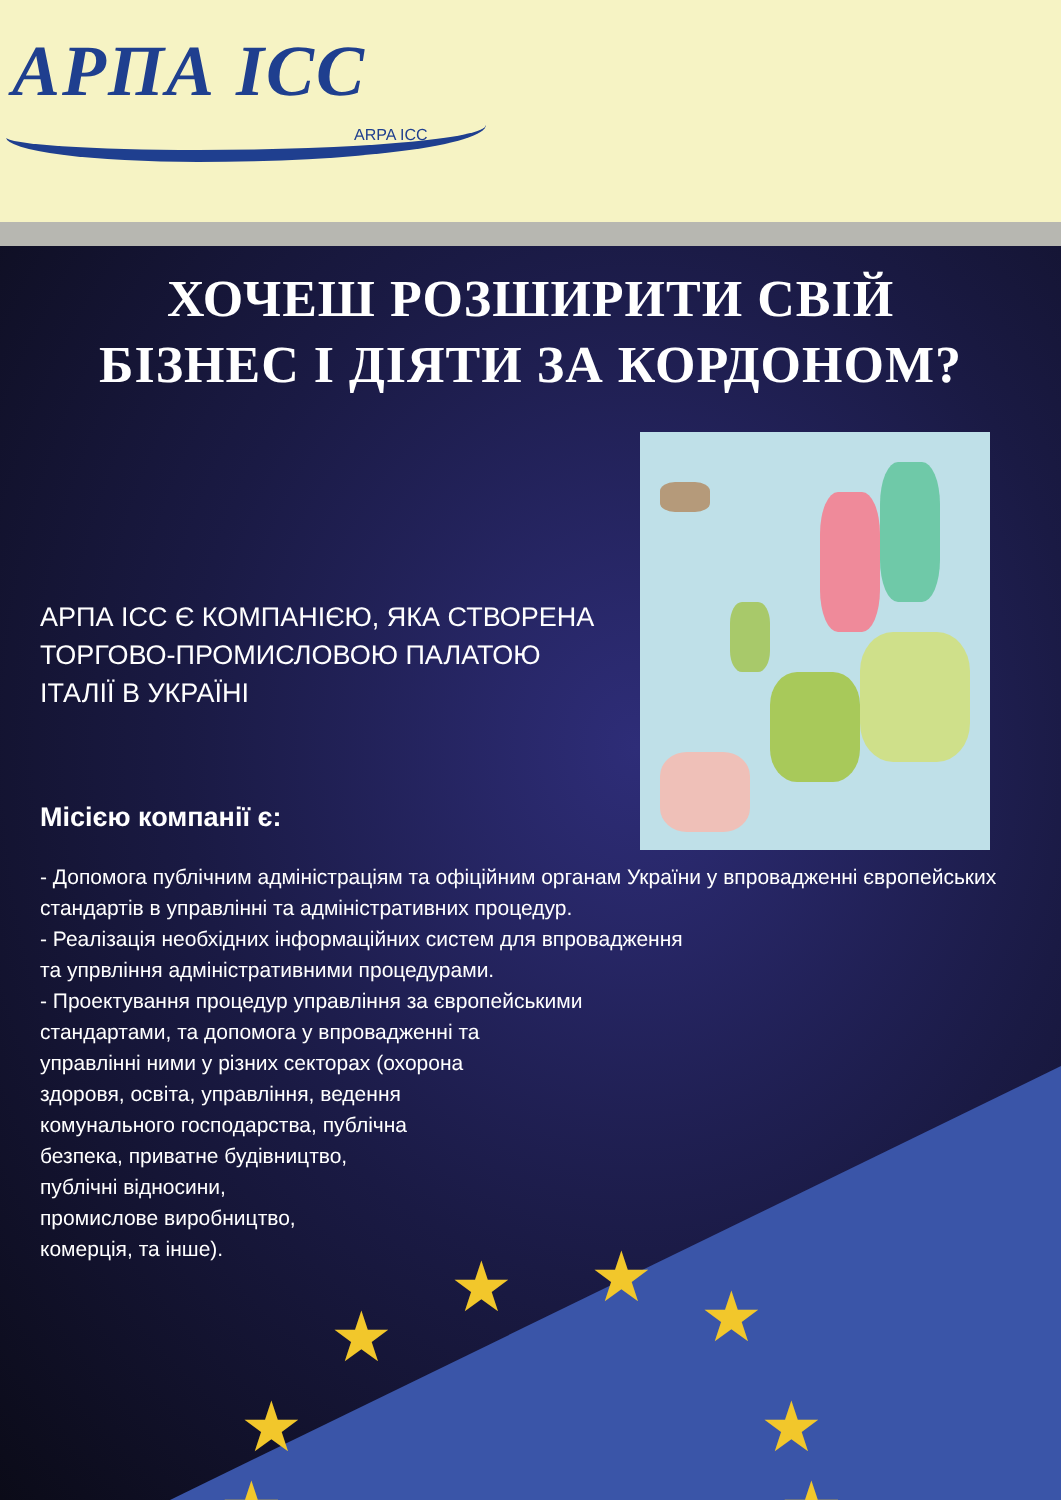АРПА ІСС
ARPA ICC
★
★ ★ ★
★ ★
★ ★
ХОЧЕШ РОЗШИРИТИ СВІЙ
БІЗНЕС І ДІЯТИ ЗА КОРДОНОМ?
АРПА ІСС Є КОМПАНІЄЮ, ЯКА СТВОРЕНА ТОРГОВО-ПРОМИСЛОВОЮ ПАЛАТОЮ ІТАЛІЇ В УКРАЇНІ
Місією компанії є:
- Допомога публічним адміністраціям та офіційним органам України у впровадженні європейських стандартів в управлінні та адміністративних процедур.
- Реалізація необхідних інформаційних систем для впровадження
та упрвління адміністративними процедурами.
- Проектування процедур управління за європейськими
стандартами, та допомога у впровадженні та
управлінні ними у різних секторах (охорона
здоровя, освіта, управління, ведення
комунального господарства, публічна
безпека, приватне будівництво,
публічні відносини,
промислове виробництво,
комерція, та інше).